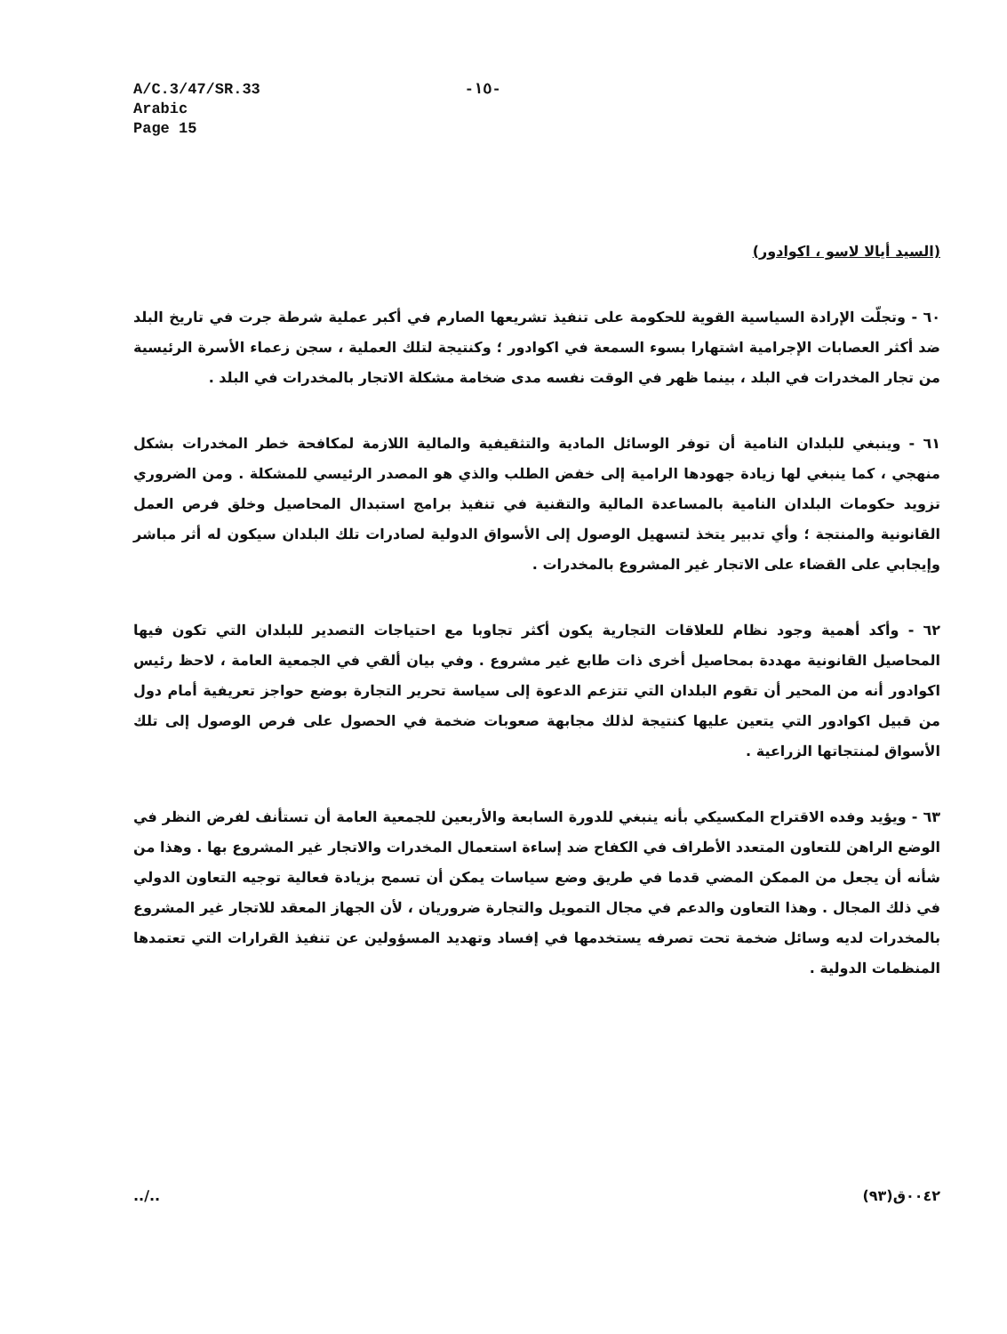A/C.3/47/SR.33
Arabic
Page 15
-١٥-
(السيد أيالا لاسو ، اكوادور)
٦٠ - وتجلّت الإرادة السياسية القوية للحكومة على تنفيذ تشريعها الصارم في أكبر عملية شرطة جرت في تاريخ البلد ضد أكثر العصابات الإجرامية اشتهارا بسوء السمعة في اكوادور ؛ وكنتيجة لتلك العملية ، سجن زعماء الأسرة الرئيسية من تجار المخدرات في البلد ، بينما ظهر في الوقت نفسه مدى ضخامة مشكلة الاتجار بالمخدرات في البلد .
٦١ - وينبغي للبلدان النامية أن توفر الوسائل المادية والتثقيفية والمالية اللازمة لمكافحة خطر المخدرات بشكل منهجي ، كما ينبغي لها زيادة جهودها الرامية إلى خفض الطلب والذي هو المصدر الرئيسي للمشكلة . ومن الضروري تزويد حكومات البلدان النامية بالمساعدة المالية والتقنية في تنفيذ برامج استبدال المحاصيل وخلق فرص العمل القانونية والمنتجة ؛ وأي تدبير يتخذ لتسهيل الوصول إلى الأسواق الدولية لصادرات تلك البلدان سيكون له أثر مباشر وإيجابي على القضاء على الاتجار غير المشروع بالمخدرات .
٦٢ - وأكد أهمية وجود نظام للعلاقات التجارية يكون أكثر تجاوبا مع احتياجات التصدير للبلدان التي تكون فيها المحاصيل القانونية مهددة بمحاصيل أخرى ذات طابع غير مشروع . وفي بيان ألقي في الجمعية العامة ، لاحظ رئيس اكوادور أنه من المحير أن تقوم البلدان التي تتزعم الدعوة إلى سياسة تحرير التجارة بوضع حواجز تعريفية أمام دول من قبيل اكوادور التي يتعين عليها كنتيجة لذلك مجابهة صعوبات ضخمة في الحصول على فرص الوصول إلى تلك الأسواق لمنتجاتها الزراعية .
٦٣ - ويؤيد وفده الاقتراح المكسيكي بأنه ينبغي للدورة السابعة والأربعين للجمعية العامة أن تستأنف لفرض النظر في الوضع الراهن للتعاون المتعدد الأطراف في الكفاح ضد إساءة استعمال المخدرات والاتجار غير المشروع بها . وهذا من شأنه أن يجعل من الممكن المضي قدما في طريق وضع سياسات يمكن أن تسمح بزيادة فعالية توجيه التعاون الدولي في ذلك المجال . وهذا التعاون والدعم في مجال التمويل والتجارة ضروريان ، لأن الجهاز المعقد للاتجار غير المشروع بالمخدرات لديه وسائل ضخمة تحت تصرفه يستخدمها في إفساد وتهديد المسؤولين عن تنفيذ القرارات التي تعتمدها المنظمات الدولية .
../.. ٠٠٤٢ق(٩٣)